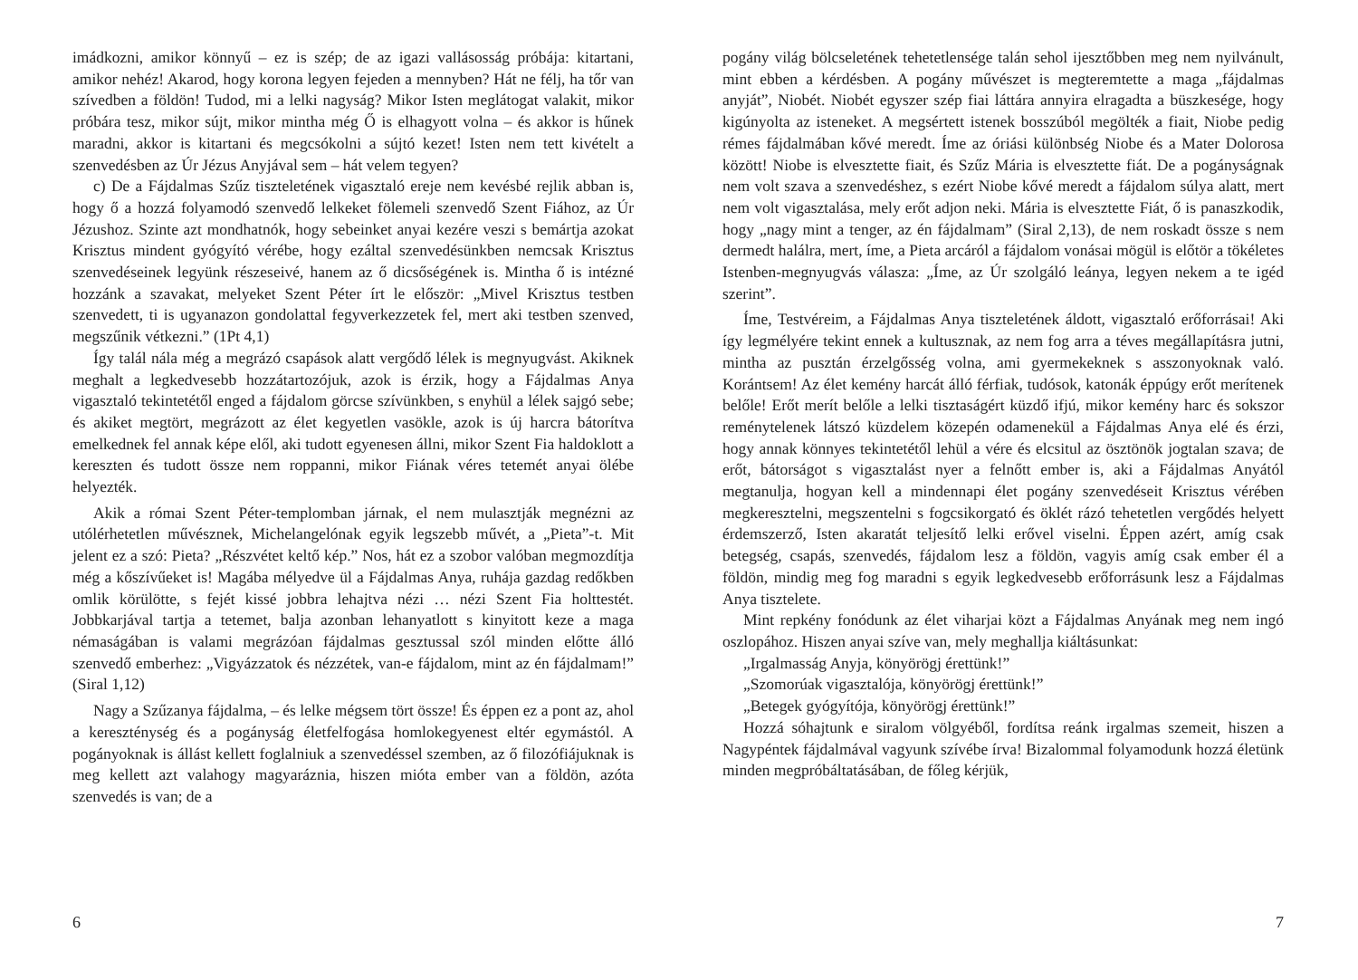imádkozni, amikor könnyű – ez is szép; de az igazi vallásosság próbája: kitartani, amikor nehéz! Akarod, hogy korona legyen fejeden a mennyben? Hát ne félj, ha tőr van szívedben a földön! Tudod, mi a lelki nagyság? Mikor Isten meglátogat valakit, mikor próbára tesz, mikor sújt, mikor mintha még Ő is elhagyott volna – és akkor is hűnek maradni, akkor is kitartani és megcsókolni a sújtó kezet! Isten nem tett kivételt a szenvedésben az Úr Jézus Anyjával sem – hát velem tegyen?
c) De a Fájdalmas Szűz tiszteletének vigasztaló ereje nem kevésbé rejlik abban is, hogy ő a hozzá folyamodó szenvedő lelkeket fölemeli szenvedő Szent Fiához, az Úr Jézushoz. Szinte azt mondhatnók, hogy sebeinket anyai kezére veszi s bemártja azokat Krisztus mindent gyógyító vérébe, hogy ezáltal szenvedésünkben nemcsak Krisztus szenvedéseinek legyünk részeseivé, hanem az ő dicsőségének is. Mintha ő is intézné hozzánk a szavakat, melyeket Szent Péter írt le először: „Mivel Krisztus testben szenvedett, ti is ugyanazon gondolattal fegyverkezzetek fel, mert aki testben szenved, megszűnik vétkezni.” (1Pt 4,1)
Így talál nála még a megrázó csapások alatt vergődő lélek is megnyugvást. Akiknek meghalt a legkedvesebb hozzátartozójuk, azok is érzik, hogy a Fájdalmas Anya vigasztaló tekintetétől enged a fájdalom görcse szívünkben, s enyhül a lélek sajgó sebe; és akiket megtört, megrázott az élet kegyetlen vasökle, azok is új harcra bátorítva emelkednek fel annak képe elől, aki tudott egyenesen állni, mikor Szent Fia haldoklott a kereszten és tudott össze nem roppanni, mikor Fiának véres tetemét anyai ölébe helyezték.
Akik a római Szent Péter-templomban járnak, el nem mulasztják megnézni az utólérhetetlen művésznek, Michelangelónak egyik legszebb művét, a „Pieta”-t. Mit jelent ez a szó: Pieta? „Részvétet keltő kép.” Nos, hát ez a szobor valóban megmozdítja még a kőszívűeket is! Magába mélyedve ül a Fájdalmas Anya, ruhája gazdag redőkben omlik körülötte, s fejét kissé jobbra lehajtva nézi … nézi Szent Fia holttestét. Jobbkarjával tartja a tetemet, balja azonban lehanyatlott s kinyitott keze a maga némaságában is valami megrázóan fájdalmas gesztussal szól minden előtte álló szenvedő emberhez: „Vigyázzatok és nézzétek, van-e fájdalom, mint az én fájdalmam!” (Siral 1,12)
Nagy a Szűzanya fájdalma, – és lelke mégsem tört össze! És éppen ez a pont az, ahol a kereszténység és a pogányság életfelfogása homlokegyenest eltér egymástól. A pogányoknak is állást kellett foglalniuk a szenvedéssel szemben, az ő filozófiájuknak is meg kellett azt valahogy magyaráznia, hiszen mióta ember van a földön, azóta szenvedés is van; de a
6
pogány világ bölcseletének tehetetlensége talán sehol ijesztőbben meg nem nyilvánult, mint ebben a kérdésben. A pogány művészet is megteremtette a maga „fájdalmas anyját”, Niobét. Niobét egyszer szép fiai láttára annyira elragadta a büszkesége, hogy kigúnyolta az isteneket. A megsértett istenek bosszúból megölték a fiait, Niobe pedig rémes fájdalmában kővé meredt. Íme az óriási különbség Niobe és a Mater Dolorosa között! Niobe is elvesztette fiait, és Szűz Mária is elvesztette fiát. De a pogányságnak nem volt szava a szenvedéshez, s ezért Niobe kővé meredt a fájdalom súlya alatt, mert nem volt vigasztalása, mely erőt adjon neki. Mária is elvesztette Fiát, ő is panaszkodik, hogy „nagy mint a tenger, az én fájdalmam” (Siral 2,13), de nem roskadt össze s nem dermedt halálra, mert, íme, a Pieta arcáról a fájdalom vonásai mögül is előtör a tökéletes Istenben-megnyugvás válasza: „Íme, az Úr szolgáló leánya, legyen nekem a te igéd szerint”.
Íme, Testvéreim, a Fájdalmas Anya tiszteletének áldott, vigasztaló erőforrásai! Aki így legmélyére tekint ennek a kultusznak, az nem fog arra a téves megállapításra jutni, mintha az pusztán érzelgősség volna, ami gyermekeknek s asszonyoknak való. Korántsem! Az élet kemény harcát álló férfiak, tudósok, katonák éppúgy erőt merítenek belőle! Erőt merít belőle a lelki tisztaságért küzdő ifjú, mikor kemény harc és sokszor reménytelenek látszó küzdelem közepén odamenekül a Fájdalmas Anya elé és érzi, hogy annak könnyes tekintetétől lehül a vére és elcsitul az ösztönök jogtalan szava; de erőt, bátorságot s vigasztalást nyer a felnőtt ember is, aki a Fájdalmas Anyától megtanulja, hogyan kell a mindennapi élet pogány szenvedéseit Krisztus vérében megkeresztelni, megszentelni s fogcsikorgató és öklét rázó tehetetlen vergődés helyett érdemszerző, Isten akaratát teljesítő lelki erővel viselni. Éppen azért, amíg csak betegség, csapás, szenvedés, fájdalom lesz a földön, vagyis amíg csak ember él a földön, mindig meg fog maradni s egyik legkedvesebb erőforrásunk lesz a Fájdalmas Anya tisztelete.
Mint repkény fonódunk az élet viharjai közt a Fájdalmas Anyának meg nem ingó oszlopához. Hiszen anyai szíve van, mely meghallja kiáltásunkat:
„Irgalmasság Anyja, könyörögj érettünk!”
„Szomorúak vigasztalója, könyörögj érettünk!”
„Betegek gyógyítója, könyörögj érettünk!”
Hozzá sóhajtunk e siralom völgyéből, fordítsa reánk irgalmas szemeit, hiszen a Nagypéntek fájdalmával vagyunk szívébe írva! Bizalommal folyamodunk hozzá életünk minden megpróbáltatásában, de főleg kérjük,
7